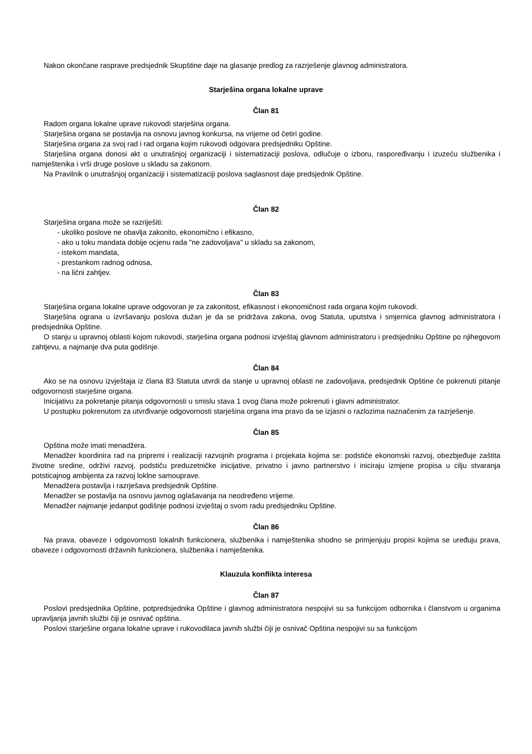Nakon okončane rasprave predsjednik Skupštine daje na glasanje predlog za razrješenje glavnog administratora.
Starješina organa lokalne uprave
Član 81
Radom organa lokalne uprave rukovodi starješina organa.
Starješina organa se postavlja na osnovu javnog konkursa, na vrijeme od četiri godine.
Starješina organa za svoj rad i rad organa kojim rukovodi odgovara predsjedniku Opštine.
Starješina organa donosi akt o unutrašnjoj organizaciji i sistematizaciji poslova, odlučuje o izboru, raspoređivanju i izuzeću službenika i namještenika i vrši druge poslove u skladu sa zakonom.
Na Pravilnik o unutrašnjoj organizaciji i sistematizaciji poslova saglasnost daje predsjednik Opštine.
Član 82
Starješina organa može se razriješiti:
- ukoliko poslove ne obavlja zakonito, ekonomično i efikasno,
- ako u toku mandata dobije ocjenu rada "ne zadovoljava" u skladu sa zakonom,
- istekom mandata,
- prestankom radnog odnosa,
- na lični zahtjev.
Član 83
Starješina organa lokalne uprave odgovoran je za zakonitost, efikasnost i ekonomičnost rada organa kojim rukovodi.
Starješina ograna u izvršavanju poslova dužan je da se pridržava zakona, ovog Statuta, uputstva i smjernica glavnog administratora i predsjednika Opštine.
O stanju u upravnoj oblasti kojom rukovodi, starješina organa podnosi izvještaj glavnom administratoru i predsjedniku Opštine po njihegovom zahtjevu, a najmanje dva puta godišnje.
Član 84
Ako se na osnovu izvještaja iz člana 83 Statuta utvrdi da stanje u upravnoj oblasti ne zadovoljava, predsjednik Opštine će pokrenuti pitanje odgovornosti starješine organa.
Inicijativu za pokretanje pitanja odgovornosti u smislu stava 1 ovog člana može pokrenuti i glavni administrator.
U postupku pokrenutom za utvrđivanje odgovornosti starješina organa ima pravo da se izjasni o razlozima naznačenim za razrješenje.
Član 85
Opština može imati menadžera.
Menadžer koordinira rad na pripremi i realizaciji razvojnih programa i projekata kojima se: podstiče ekonomski razvoj, obezbjeđuje zaštita životne sredine, održivi razvoj, podstiču preduzetničke inicijative, privatno i javno partnerstvo i iniciraju izmjene propisa u cilju stvaranja potsticajnog ambijenta za razvoj loklne samouprave.
Menadžera postavlja i razrješava predsjednik Opštine.
Menadžer se postavlja na osnovu javnog oglašavanja na neodređeno vrijeme.
Menadžer najmanje jedanput godišnje podnosi izvještaj o svom radu predsjedniku Opštine.
Član 86
Na prava, obaveze i odgovornosti lokalnih funkcionera, službenika i namještenika shodno se primjenjuju propisi kojima se uređuju prava, obaveze i odgovornosti državnih funkcionera, službenika i namještenika.
Klauzula konflikta interesa
Član 87
Poslovi predsjednika Opštine, potpredsjednika Opštine i glavnog administratora nespojivi su sa funkcijom odbornika i članstvom u organima upravljanja javnih službi čiji je osnivač opština.
Poslovi starješine organa lokalne uprave i rukovodilaca javnih službi čiji je osnivač Opština nespojivi su sa funkcijom